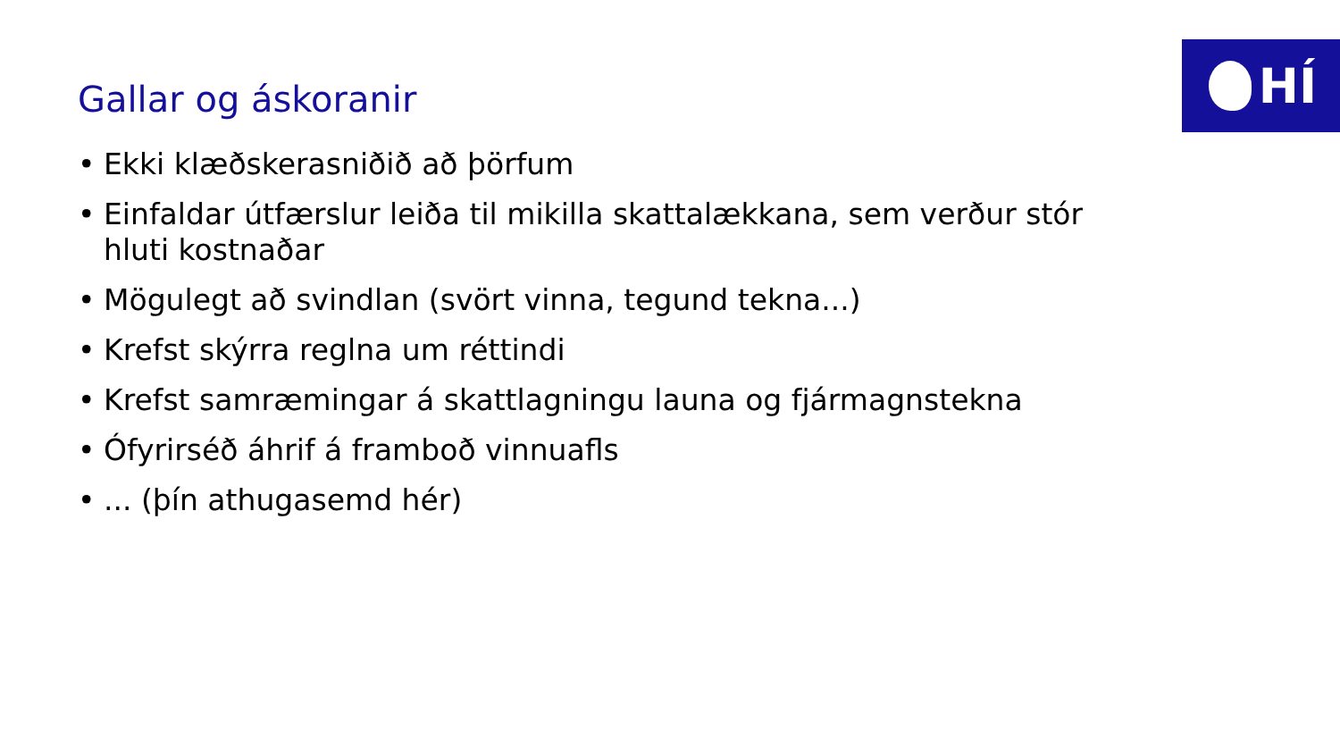HÍ
Gallar og áskoranir
• Ekki klæðskerasniðið að þörfum
• Einfaldar útfærslur leiða til mikilla skattalækkana, sem verður stór hluti kostnaðar
• Mögulegt að svindlan (svört vinna, tegund tekna...)
• Krefst skýrra reglna um réttindi
• Krefst samræmingar á skattlagningu launa og fjármagnstekna
• Ófyrirséð áhrif á framboð vinnuafls
•... (þín athugasemd hér)